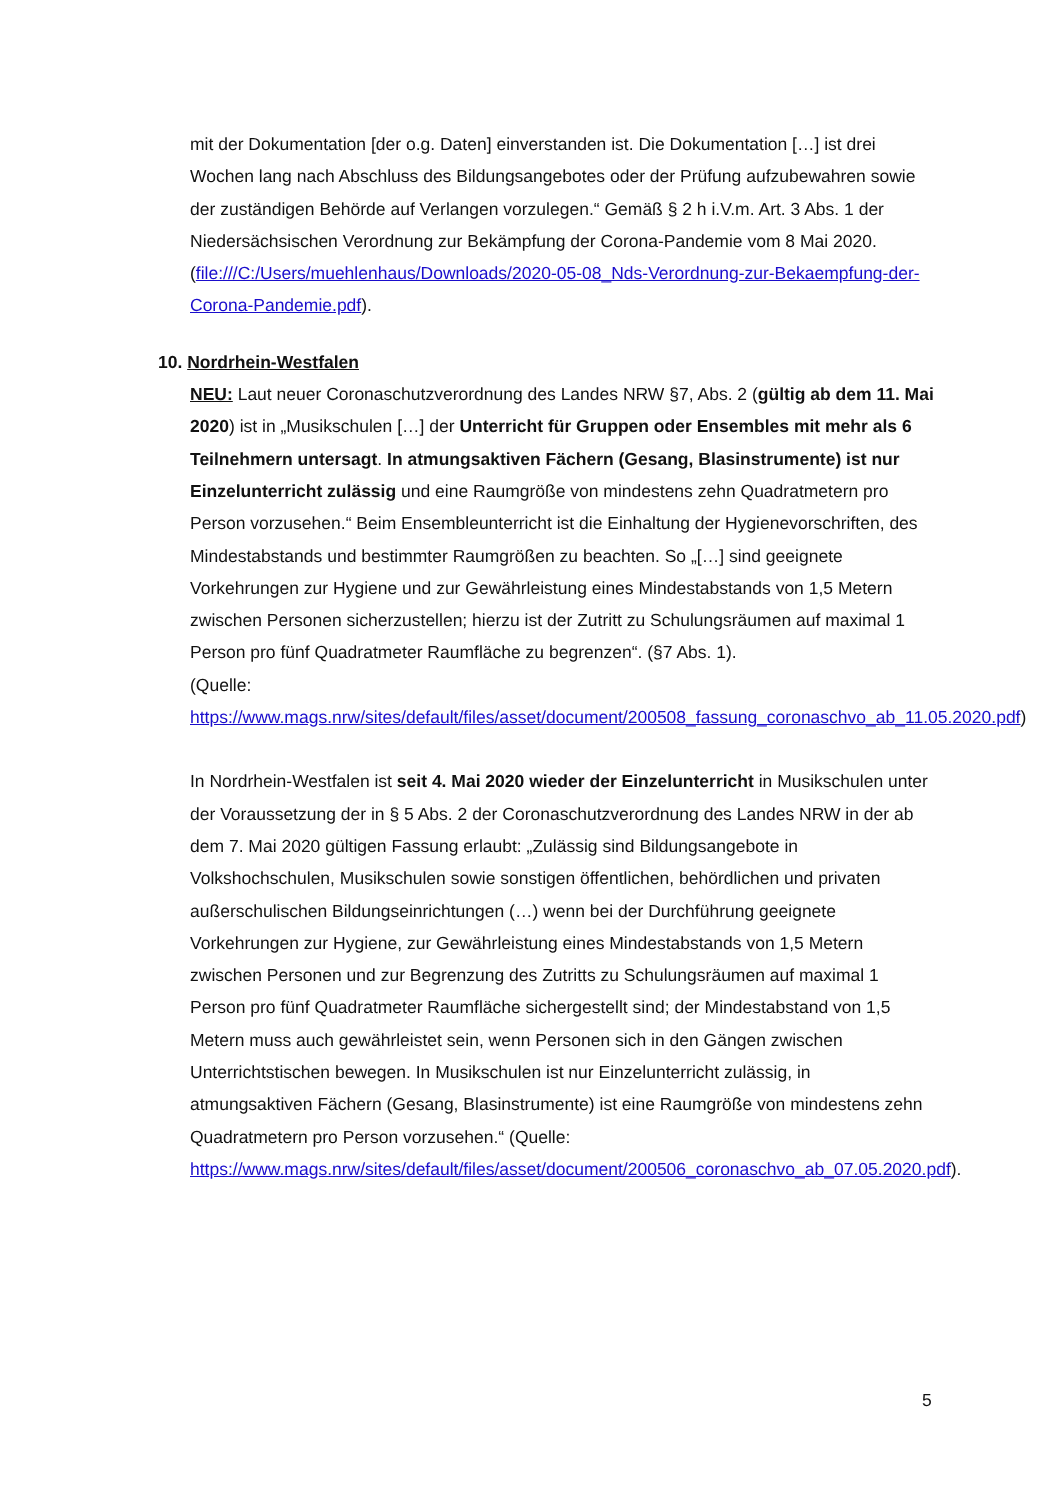mit der Dokumentation [der o.g. Daten] einverstanden ist. Die Dokumentation […] ist drei Wochen lang nach Abschluss des Bildungsangebotes oder der Prüfung aufzubewahren sowie der zuständigen Behörde auf Verlangen vorzulegen.“ Gemäß § 2 h i.V.m. Art. 3 Abs. 1 der Niedersächsischen Verordnung zur Bekämpfung der Corona-Pandemie vom 8 Mai 2020. (file:///C:/Users/muehlenhaus/Downloads/2020-05-08_Nds-Verordnung-zur-Bekaempfung-der-Corona-Pandemie.pdf).
10. Nordrhein-Westfalen
NEU: Laut neuer Coronaschutzverordnung des Landes NRW §7, Abs. 2 (gültig ab dem 11. Mai 2020) ist in „Musikschulen […] der Unterricht für Gruppen oder Ensembles mit mehr als 6 Teilnehmern untersagt. In atmungsaktiven Fächern (Gesang, Blasinstrumente) ist nur Einzelunterricht zulässig und eine Raumgröße von mindestens zehn Quadratmetern pro Person vorzusehen.“ Beim Ensembleunterricht ist die Einhaltung der Hygienevorschriften, des Mindestabstands und bestimmter Raumgrößen zu beachten. So „[…] sind geeignete Vorkehrungen zur Hygiene und zur Gewährleistung eines Mindestabstands von 1,5 Metern zwischen Personen sicherzustellen; hierzu ist der Zutritt zu Schulungsräumen auf maximal 1 Person pro fünf Quadratmeter Raumfläche zu begrenzen“. (§7 Abs. 1).
(Quelle:
https://www.mags.nrw/sites/default/files/asset/document/200508_fassung_coronaschvo_ab_11.05.2020.pdf)
In Nordrhein-Westfalen ist seit 4. Mai 2020 wieder der Einzelunterricht in Musikschulen unter der Voraussetzung der in § 5 Abs. 2 der Coronaschutzverordnung des Landes NRW in der ab dem 7. Mai 2020 gültigen Fassung erlaubt: „Zulässig sind Bildungsangebote in Volkshochschulen, Musikschulen sowie sonstigen öffentlichen, behördlichen und privaten außerschulischen Bildungseinrichtungen (…) wenn bei der Durchführung geeignete Vorkehrungen zur Hygiene, zur Gewährleistung eines Mindestabstands von 1,5 Metern zwischen Personen und zur Begrenzung des Zutritts zu Schulungsräumen auf maximal 1 Person pro fünf Quadratmeter Raumfläche sichergestellt sind; der Mindestabstand von 1,5 Metern muss auch gewährleistet sein, wenn Personen sich in den Gängen zwischen Unterrichtstischen bewegen. In Musikschulen ist nur Einzelunterricht zulässig, in atmungsaktiven Fächern (Gesang, Blasinstrumente) ist eine Raumgröße von mindestens zehn Quadratmetern pro Person vorzusehen.“ (Quelle: https://www.mags.nrw/sites/default/files/asset/document/200506_coronaschvo_ab_07.05.2020.pdf).
5